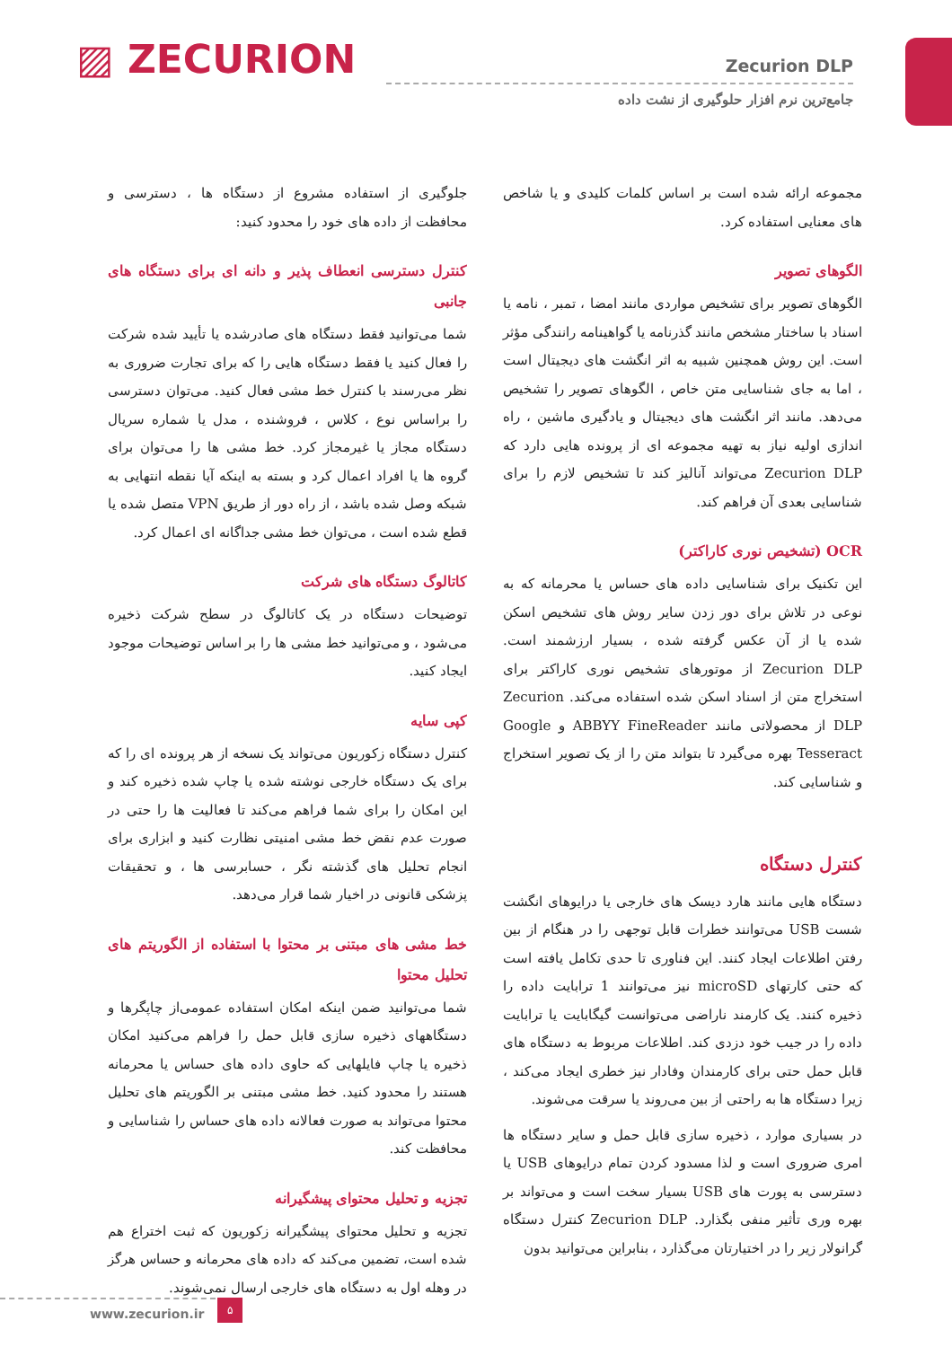▨ ZECURION
Zecurion DLP
جامع‌ترین نرم افزار حلوگیری از نشت داده
مجموعه ارائه شده است بر اساس کلمات کلیدی و یا شاخص های معنایی استفاده کرد.
الگوهای تصویر
الگوهای تصویر برای تشخیص مواردی مانند امضا ، تمبر ، نامه یا اسناد با ساختار مشخص مانند گذرنامه یا گواهینامه رانندگی مؤثر است. این روش همچنین شبیه به اثر انگشت های دیجیتال است ، اما به جای شناسایی متن خاص ، الگوهای تصویر را تشخیص می‌دهد. مانند اثر انگشت های دیجیتال و یادگیری ماشین ، راه اندازی اولیه نیاز به تهیه مجموعه ای از پرونده هایی دارد که Zecurion DLP می‌تواند آنالیز کند تا تشخیص لازم را برای شناسایی بعدی آن فراهم کند.
OCR (تشخیص نوری کاراکتر)
این تکنیک برای شناسایی داده های حساس یا محرمانه که به نوعی در تلاش برای دور زدن سایر روش های تشخیص اسکن شده یا از آن عکس گرفته شده ، بسیار ارزشمند است. Zecurion DLP از موتورهای تشخیص نوری کاراکتر برای استخراج متن از اسناد اسکن شده استفاده می‌کند. Zecurion DLP از محصولاتی مانند ABBYY FineReader و Google Tesseract بهره می‌گیرد تا بتواند متن را از یک تصویر استخراج و شناسایی کند.
کنترل دستگاه
دستگاه هایی مانند هارد دیسک های خارجی یا درایوهای انگشت شست USB می‌توانند خطرات قابل توجهی را در هنگام از بین رفتن اطلاعات ایجاد کنند. این فناوری تا حدی تکامل یافته است که حتی کارتهای microSD نیز می‌توانند 1 ترابایت داده را ذخیره کنند. یک کارمند ناراضی می‌توانست گیگابایت یا ترابایت داده را در جیب خود دزدی کند. اطلاعات مربوط به دستگاه های قابل حمل حتی برای کارمندان وفادار نیز خطری ایجاد می‌کند ، زیرا دستگاه ها به راحتی از بین می‌روند یا سرقت می‌شوند.
در بسیاری موارد ، ذخیره سازی قابل حمل و سایر دستگاه ها امری ضروری است و لذا مسدود کردن تمام درایوهای USB یا دسترسی به پورت های USB بسیار سخت است و می‌تواند بر بهره وری تأثیر منفی بگذارد. Zecurion DLP کنترل دستگاه گرانولار زیر را در اختیارتان می‌گذارد ، بنابراین می‌توانید بدون
جلوگیری از استفاده مشروع از دستگاه ها ، دسترسی و محافظت از داده های خود را محدود کنید:
کنترل دسترسی انعطاف پذیر و دانه ای برای دستگاه های جانبی
شما می‌توانید فقط دستگاه های صادرشده یا تأیید شده شرکت را فعال کنید یا فقط دستگاه هایی را که برای تجارت ضروری به نظر می‌رسند با کنترل خط مشی فعال کنید. می‌توان دسترسی را براساس نوع ، کلاس ، فروشنده ، مدل یا شماره سریال دستگاه مجاز یا غیرمجاز کرد. خط مشی ها را می‌توان برای گروه ها یا افراد اعمال کرد و بسته به اینکه آیا نقطه انتهایی به شبکه وصل شده باشد ، از راه دور از طریق VPN متصل شده یا قطع شده است ، می‌توان خط مشی جداگانه ای اعمال کرد.
کاتالوگ دستگاه های شرکت
توضیحات دستگاه در یک کاتالوگ در سطح شرکت ذخیره می‌شود ، و می‌توانید خط مشی ها را بر اساس توضیحات موجود ایجاد کنید.
کپی سایه
کنترل دستگاه زکوریون می‌تواند یک نسخه از هر پرونده ای را که برای یک دستگاه خارجی نوشته شده یا چاپ شده ذخیره کند و این امکان را برای شما فراهم می‌کند تا فعالیت ها را حتی در صورت عدم نقض خط مشی امنیتی نظارت کنید و ابزاری برای انجام تحلیل های گذشته نگر ، حسابرسی ها ، و تحقیقات پزشکی قانونی در اخیار شما قرار می‌دهد.
خط مشی های مبتنی بر محتوا با استفاده از الگوریتم های تحلیل محتوا
شما می‌توانید ضمن اینکه امکان استفاده عمومی‌از چاپگرها و دستگاههای ذخیره سازی قابل حمل را فراهم می‌کنید امکان ذخیره یا چاپ فایلهایی که حاوی داده های حساس یا محرمانه هستند را محدود کنید. خط مشی مبتنی بر الگوریتم های تحلیل محتوا می‌تواند به صورت فعالانه داده های حساس را شناسایی و محافظت کند.
تجزیه و تحلیل محتوای پیشگیرانه
تجزیه و تحلیل محتوای پیشگیرانه زکوریون که ثبت اختراع هم شده است، تضمین می‌کند که داده های محرمانه و حساس هرگز در وهله اول به دستگاه های خارجی ارسال نمی‌شوند.
www.zecurion.ir ۵